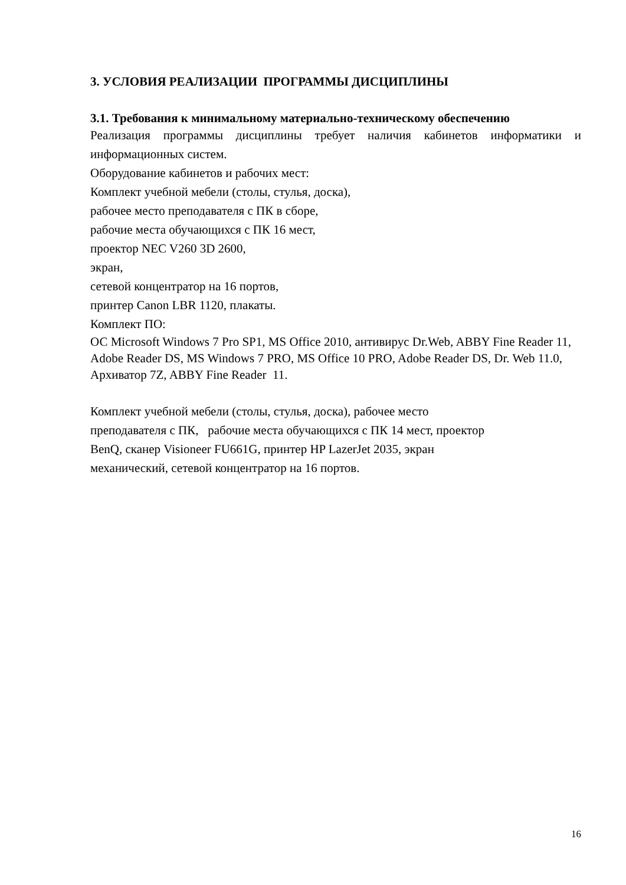3. УСЛОВИЯ РЕАЛИЗАЦИИ ПРОГРАММЫ ДИСЦИПЛИНЫ
3.1. Требования к минимальному материально-техническому обеспечению
Реализация программы дисциплины требует наличия кабинетов информатики и информационных систем.
Оборудование кабинетов и рабочих мест:
Комплект учебной мебели (столы, стулья, доска),
рабочее место преподавателя с ПК в сборе,
рабочие места обучающихся с ПК 16 мест,
проектор NEC V260 3D 2600,
экран,
сетевой концентратор на 16 портов,
принтер Canon LBR 1120, плакаты.
Комплект ПО:
ОС Microsoft Windows 7 Pro SP1, MS Office 2010, антивирус Dr.Web, ABBY Fine Reader 11, Adobe Reader DS, MS Windows 7 PRO, MS Office 10 PRO, Adobe Reader DS, Dr. Web 11.0, Архиватор 7Z, ABBY Fine Reader 11.
Комплект учебной мебели (столы, стулья, доска), рабочее место
преподавателя с ПК, рабочие места обучающихся с ПК 14 мест, проектор
BenQ, сканер Visioneer FU661G, принтер HP LazerJet 2035, экран
механический, сетевой концентратор на 16 портов.
16